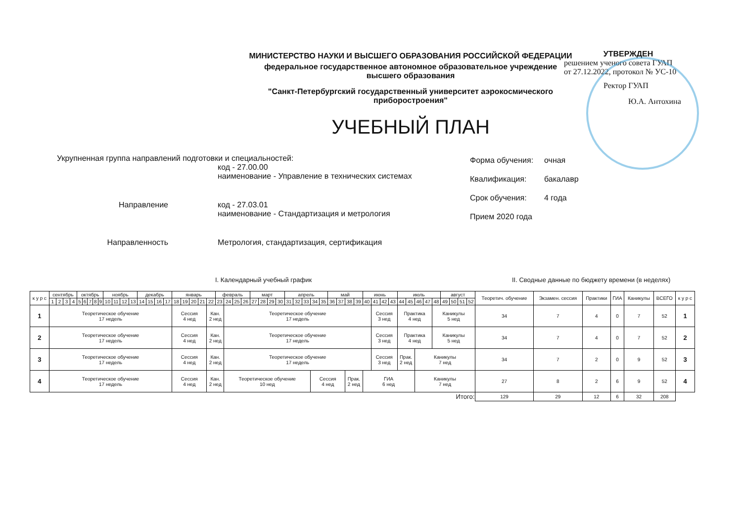МИНИСТЕРСТВО НАУКИ И ВЫСШЕГО ОБРАЗОВАНИЯ РОССИЙСКОЙ ФЕДЕРАЦИИ
федеральное государственное автономное образовательное учреждение
высшего образования
"Санкт-Петербургский государственный университет аэрокосмического
приборостроения"
УЧЕБНЫЙ ПЛАН
УТВЕРЖДЕН
решением ученого совета ГУАП
от 27.12.2022, протокол № УС-10
Ректор ГУАП
Ю.А. Антохина
Укрупненная группа направлений подготовки и специальностей:
код - 27.00.00
наименование - Управление в технических системах
Направление код - 27.03.01
наименование - Стандартизация и метрология
Направленность Метрология, стандартизация, сертификация
Форма обучения: очная
Квалификация: бакалавр
Срок обучения: 4 года
Прием 2020 года
I. Календарный учебный график II. Сводные данные по бюджету времени (в неделях)
| к у р с | сентябрь | | | | октябрь | | | | | ноябрь | | | | декабрь | | | | январь | | | | | февраль | | | | март | | | | апрель | | | | | май | | | | июнь | | | | июль | | | | | август | | | | Теоретич. обучение | Экзамен. сессия | Практики | ГИА | Каникулы | ВСЕГО | к у р с |
| --- | --- | --- | --- | --- | --- | --- | --- | --- | --- | --- | --- | --- | --- | --- | --- | --- | --- | --- | --- | --- | --- | --- | --- | --- | --- | --- | --- | --- | --- | --- | --- | --- | --- | --- | --- | --- | --- | --- | --- | --- | --- | --- | --- | --- | --- | --- | --- | --- | --- | --- | --- | --- | --- | --- | --- | --- | --- | --- | --- |
| | 1 | 2 | 3 | 4 | 5 | 6 | 7 | 8 | 9 | 10 | 11 | 12 | 13 | 14 | 15 | 16 | 17 | 18 | 19 | 20 | 21 | 22 | 23 | 24 | 25 | 26 | 27 | 28 | 29 | 30 | 31 | 32 | 33 | 34 | 35 | 36 | 37 | 38 | 39 | 40 | 41 | 42 | 43 | 44 | 45 | 46 | 47 | 48 | 49 | 50 | 51 | 52 | | | | | | | |
| 1 | Теоретическое обучение 17 недель | | | | | | | | | | | | | | | | | Сессия 4 нед | | | | Кан. 2 нед | | Теоретическое обучение 17 недель | | | | | | | | | | | | | | | | | Сессия 3 нед | | | Практика 4 нед | | | | Каникулы 5 нед | | | | | 34 | 7 | 4 | 0 | 7 | 52 | 1 |
| 2 | Теоретическое обучение 17 недель | | | | | | | | | | | | | | | | | Сессия 4 нед | | | | Кан. 2 нед | | Теоретическое обучение 17 недель | | | | | | | | | | | | | | | | | Сессия 3 нед | | | Практика 4 нед | | | | Каникулы 5 нед | | | | | 34 | 7 | 4 | 0 | 7 | 52 | 2 |
| 3 | Теоретическое обучение 17 недель | | | | | | | | | | | | | | | | | Сессия 4 нед | | | | Кан. 2 нед | | Теоретическое обучение 17 недель | | | | | | | | | | | | | | | | | Сессия 3 нед | | | Прак. 2 нед | | Каникулы 7 нед | | | | | | | 34 | 7 | 2 | 0 | 9 | 52 | 3 |
| 4 | Теоретическое обучение 17 недель | | | | | | | | | | | | | | | | | Сессия 4 нед | | | | Кан. 2 нед | | Теоретическое обучение 10 нед | | | | | | | | | | Сессия 4 нед | | | | Прак. 2 нед | | ГИА 6 нед | | | | | | Каникулы 7 нед | | | | | | | 27 | 8 | 2 | 6 | 9 | 52 | 4 |
| Итого: | | | | | | | | | | | | | | | | | | | | | | | | | | | | | | | | | | | | | | | | | | | | | | | | | | | | | 129 | 29 | 12 | 6 | 32 | 208 | |